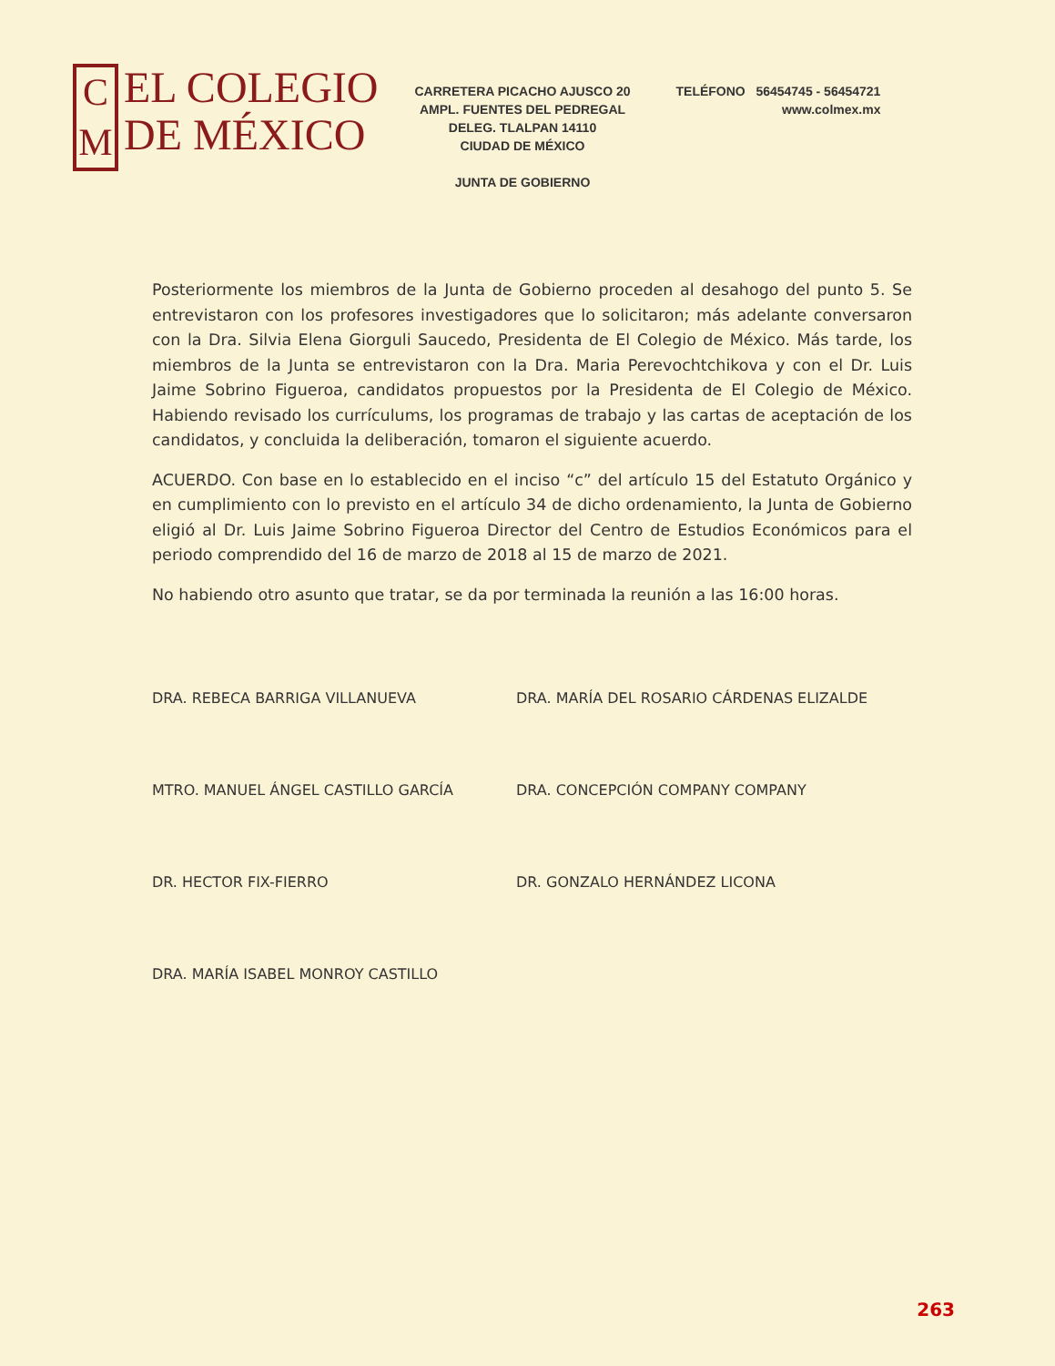C
M
EL COLEGIO
DE MÉXICO
CARRETERA PICACHO AJUSCO 20
AMPL. FUENTES DEL PEDREGAL
DELEG. TLALPAN 14110
CIUDAD DE MÉXICO
JUNTA DE GOBIERNO
TELÉFONO 56454745 - 56454721
www.colmex.mx
Posteriormente los miembros de la Junta de Gobierno proceden al desahogo del punto 5. Se entrevistaron con los profesores investigadores que lo solicitaron; más adelante conversaron con la Dra. Silvia Elena Giorguli Saucedo, Presidenta de El Colegio de México. Más tarde, los miembros de la Junta se entrevistaron con la Dra. Maria Perevochtchikova y con el Dr. Luis Jaime Sobrino Figueroa, candidatos propuestos por la Presidenta de El Colegio de México. Habiendo revisado los currículums, los programas de trabajo y las cartas de aceptación de los candidatos, y concluida la deliberación, tomaron el siguiente acuerdo.
ACUERDO. Con base en lo establecido en el inciso “c” del artículo 15 del Estatuto Orgánico y en cumplimiento con lo previsto en el artículo 34 de dicho ordenamiento, la Junta de Gobierno eligió al Dr. Luis Jaime Sobrino Figueroa Director del Centro de Estudios Económicos para el periodo comprendido del 16 de marzo de 2018 al 15 de marzo de 2021.
No habiendo otro asunto que tratar, se da por terminada la reunión a las 16:00 horas.
DRA. REBECA BARRIGA VILLANUEVA
DRA. MARÍA DEL ROSARIO CÁRDENAS ELIZALDE
MTRO. MANUEL ÁNGEL CASTILLO GARCÍA
DRA. CONCEPCIÓN COMPANY COMPANY
DR. HECTOR FIX-FIERRO
DR. GONZALO HERNÁNDEZ LICONA
DRA. MARÍA ISABEL MONROY CASTILLO
263